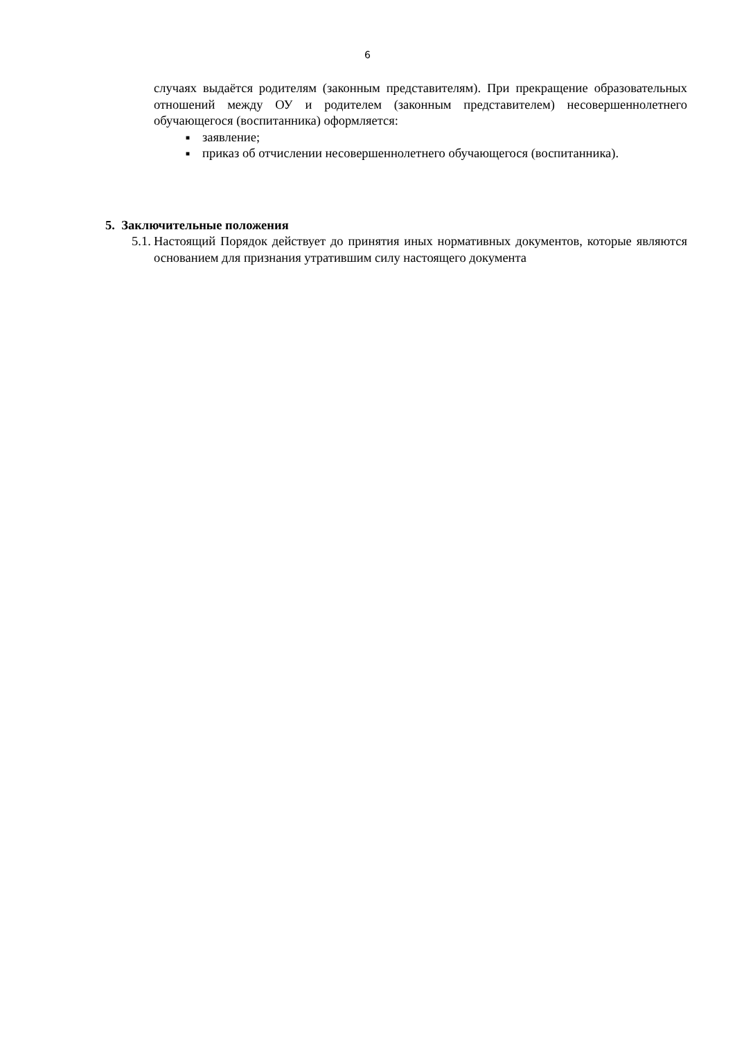6
случаях выдаётся родителям (законным представителям). При прекращение образовательных отношений между ОУ и родителем (законным представителем) несовершеннолетнего обучающегося (воспитанника) оформляется:
■ заявление;
■ приказ об отчислении несовершеннолетнего обучающегося (воспитанника).
5. Заключительные положения
5.1. Настоящий Порядок действует до принятия иных нормативных документов, которые являются основанием для признания утратившим силу настоящего документа